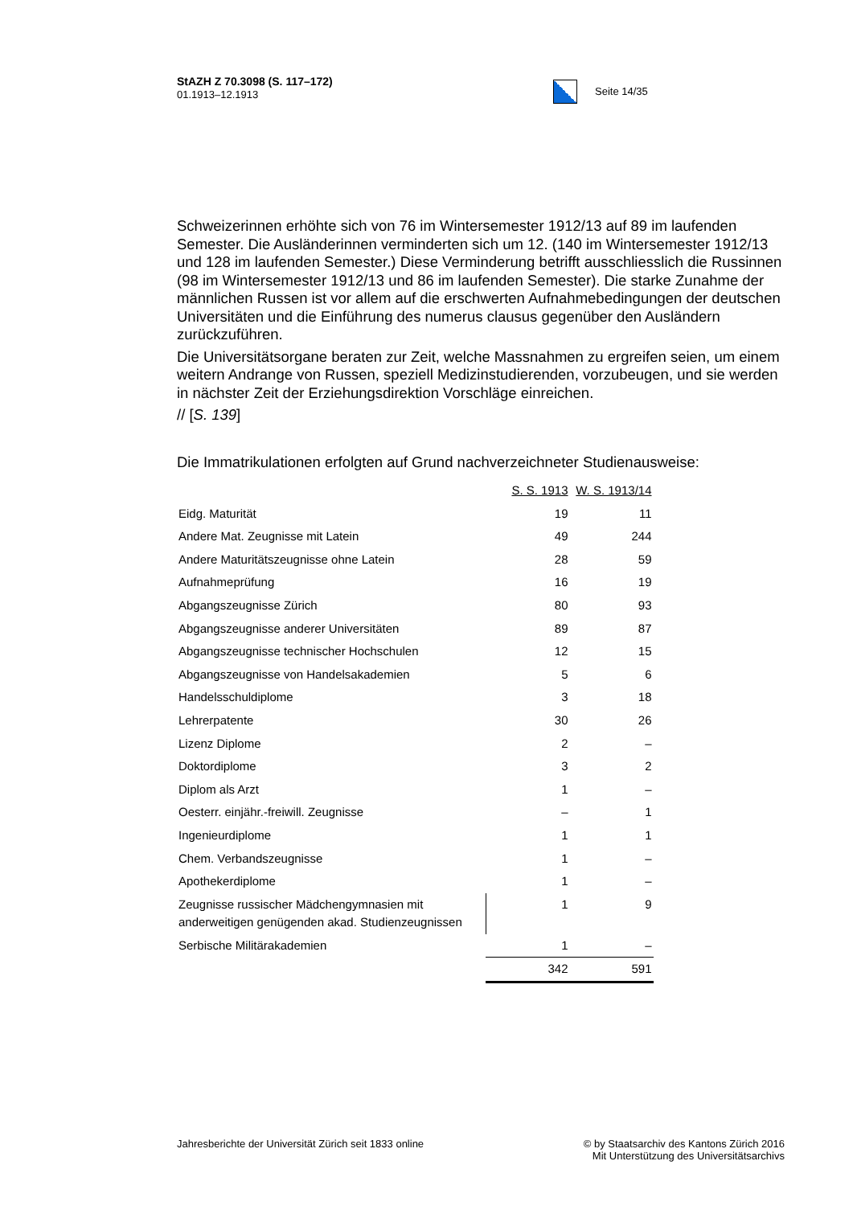StAZH Z 70.3098 (S. 117–172)
01.1913–12.1913
Seite 14/35
Schweizerinnen erhöhte sich von 76 im Wintersemester 1912/13 auf 89 im laufenden Semester. Die Ausländerinnen verminderten sich um 12. (140 im Wintersemester 1912/13 und 128 im laufenden Semester.) Diese Verminderung betrifft ausschliesslich die Russinnen (98 im Wintersemester 1912/13 und 86 im laufenden Semester). Die starke Zunahme der männlichen Russen ist vor allem auf die erschwerten Aufnahmebedingungen der deutschen Universitäten und die Einführung des numerus clausus gegenüber den Ausländern zurückzuführen.
Die Universitätsorgane beraten zur Zeit, welche Massnahmen zu ergreifen seien, um einem weitern Andrange von Russen, speziell Medizinstudierenden, vorzubeugen, und sie werden in nächster Zeit der Erziehungsdirektion Vorschläge einreichen.
// [S. 139]
Die Immatrikulationen erfolgten auf Grund nachverzeichneter Studienausweise:
| | S. S. 1913 | W. S. 1913/14 |
| Eidg. Maturität | 19 | 11 |
| Andere Mat. Zeugnisse mit Latein | 49 | 244 |
| Andere Maturitätszeugnisse ohne Latein | 28 | 59 |
| Aufnahmeprüfung | 16 | 19 |
| Abgangszeugnisse Zürich | 80 | 93 |
| Abgangszeugnisse anderer Universitäten | 89 | 87 |
| Abgangszeugnisse technischer Hochschulen | 12 | 15 |
| Abgangszeugnisse von Handelsakademien | 5 | 6 |
| Handelsschuldiplome | 3 | 18 |
| Lehrerpatente | 30 | 26 |
| Lizenz Diplome | 2 | – |
| Doktordiplome | 3 | 2 |
| Diplom als Arzt | 1 | – |
| Oesterr. einjähr.-freiwill. Zeugnisse | – | 1 |
| Ingenieurdiplome | 1 | 1 |
| Chem. Verbandszeugnisse | 1 | – |
| Apothekerdiplome | 1 | – |
| Zeugnisse russischer Mädchengymnasien mit anderweitigen genügenden akad. Studienzeugnissen | 1 | 9 |
| Serbische Militärakademien | 1 | – |
| | 342 | 591 |
Jahresberichte der Universität Zürich seit 1833 online
© by Staatsarchiv des Kantons Zürich 2016
Mit Unterstützung des Universitätsarchivs